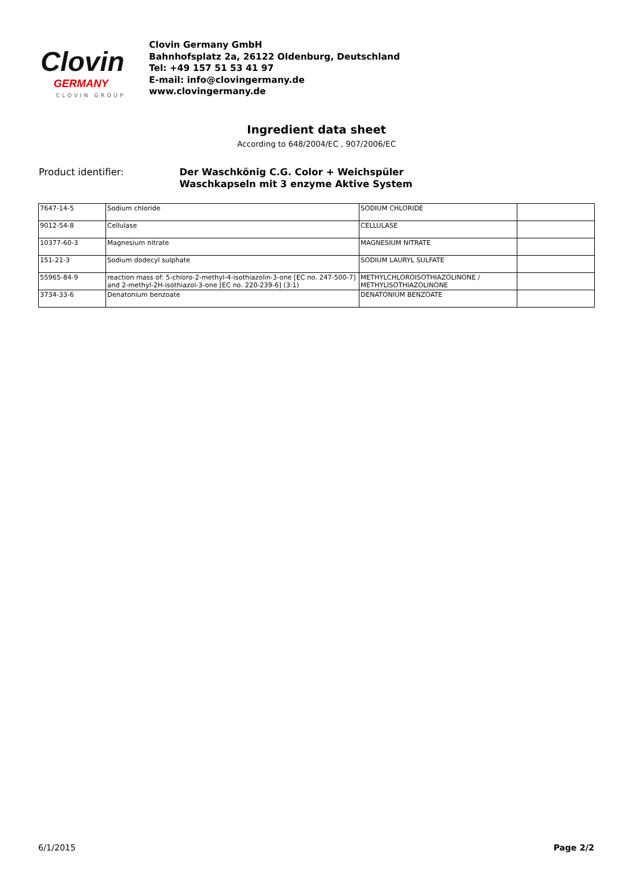Clovin
GERMANY
CLOVIN GROUP
Clovin Germany GmbH
Bahnhofsplatz 2a, 26122 Oldenburg, Deutschland
Tel: +49 157 51 53 41 97
E-mail: info@clovingermany.de
www.clovingermany.de
Ingredient data sheet
According to 648/2004/EC , 907/2006/EC
Product identifier:
Der Waschkönig C.G. Color + Weichspüler
Waschkapseln mit 3 enzyme Aktive System
| 7647-14-5 | Sodium chloride | SODIUM CHLORIDE | |
| 9012-54-8 | Cellulase | CELLULASE | |
| 10377-60-3 | Magnesium nitrate | MAGNESIUM NITRATE | |
| 151-21-3 | Sodium dodecyl sulphate | SODIUM LAURYL SULFATE | |
| 55965-84-9 | reaction mass of: 5-chloro-2-methyl-4-isothiazolin-3-one [EC no. 247-500-7] and 2-methyl-2H-isothiazol-3-one [EC no. 220-239-6] (3:1) | METHYLCHLOROISOTHIAZOLINONE / METHYLISOTHIAZOLINONE | |
| 3734-33-6 | Denatonium benzoate | DENATONIUM BENZOATE | |
6/1/2015 Page 2/2